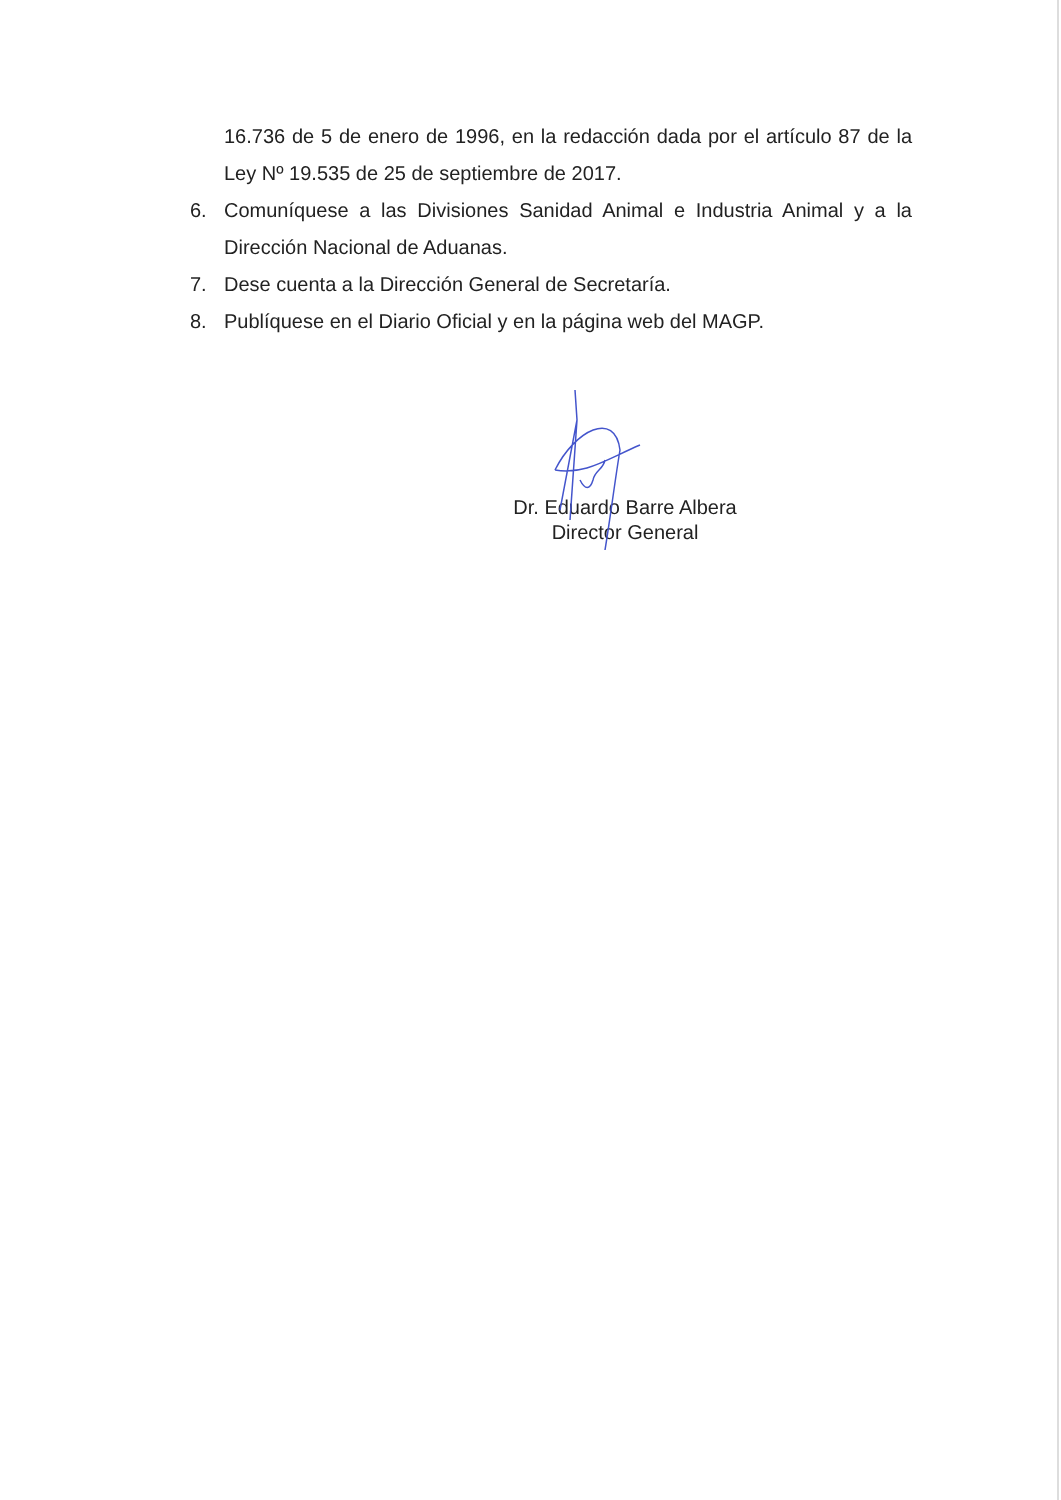16.736 de 5 de enero de 1996, en la redacción dada por el artículo 87 de la Ley Nº 19.535 de 25 de septiembre de 2017.
6. Comuníquese a las Divisiones Sanidad Animal e Industria Animal y a la Dirección Nacional de Aduanas.
7. Dese cuenta a la Dirección General de Secretaría.
8. Publíquese en el Diario Oficial y en la página web del MAGP.
Dr. Eduardo Barre Albera
Director General